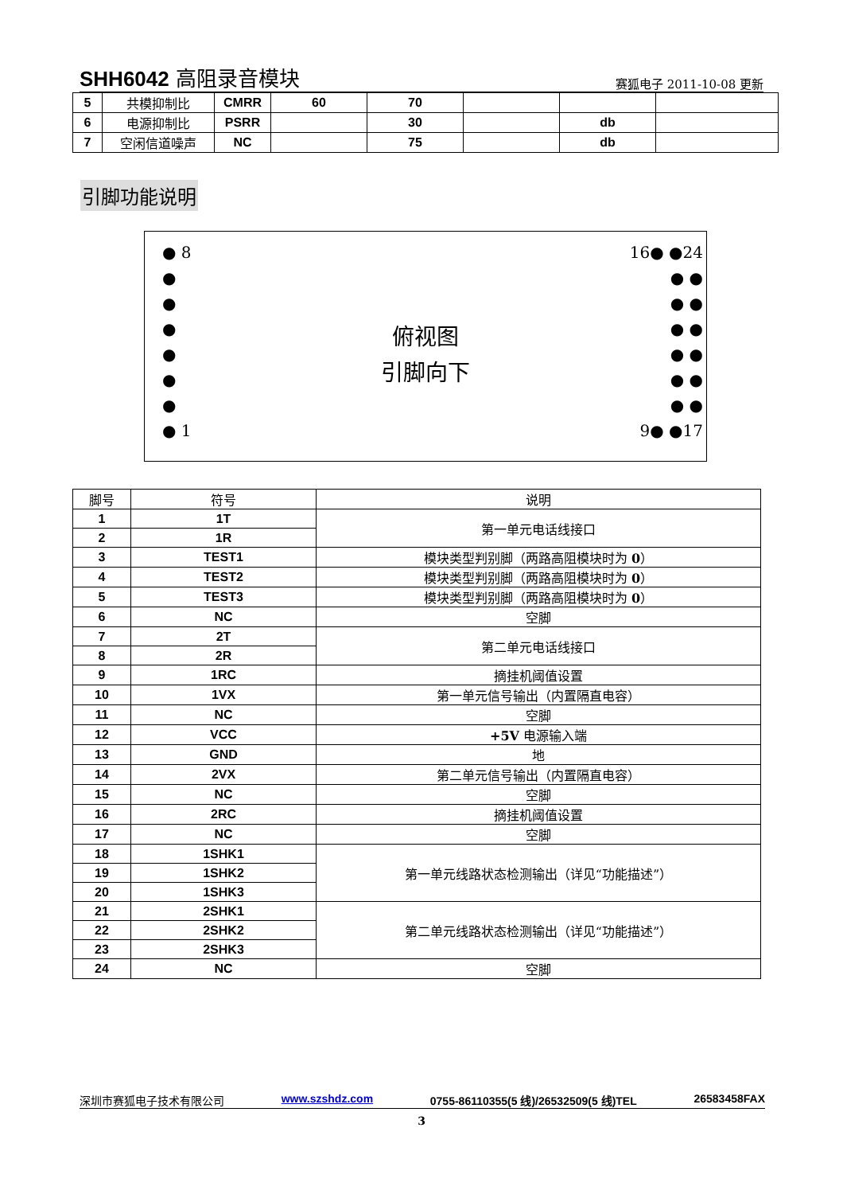SHH6042 高阻录音模块
赛狐电子 2011-10-08 更新
| 5 | 共模抑制比 | CMRR | 60 | 70 | | | |
| 6 | 电源抑制比 | PSRR | | 30 | | db | |
| 7 | 空闲信道噪声 | NC | | 75 | | db | |
引脚功能说明
● 8
●
●
●
●
●
●
● 1
俯视图
引脚向下
16● ●24
● ●
● ●
● ●
● ●
● ●
● ●
9● ●17
| 脚号 | 符号 | 说明 |
| --- | --- | --- |
| 1 | 1T | 第一单元电话线接口 |
| 2 | 1R | |
| 3 | TEST1 | 模块类型判别脚（两路高阻模块时为 0 ） |
| 4 | TEST2 | 模块类型判别脚（两路高阻模块时为 0 ） |
| 5 | TEST3 | 模块类型判别脚（两路高阻模块时为 0 ） |
| 6 | NC | 空脚 |
| 7 | 2T | 第二单元电话线接口 |
| 8 | 2R | |
| 9 | 1RC | 摘挂机阈值设置 |
| 10 | 1VX | 第一单元信号输出（内置隔直电容） |
| 11 | NC | 空脚 |
| 12 | VCC | +5V 电源输入端 |
| 13 | GND | 地 |
| 14 | 2VX | 第二单元信号输出（内置隔直电容） |
| 15 | NC | 空脚 |
| 16 | 2RC | 摘挂机阈值设置 |
| 17 | NC | 空脚 |
| 18 | 1SHK1 | 第一单元线路状态检测输出（详见“功能描述”） |
| 19 | 1SHK2 | |
| 20 | 1SHK3 | |
| 21 | 2SHK1 | 第二单元线路状态检测输出（详见“功能描述”） |
| 22 | 2SHK2 | |
| 23 | 2SHK3 | |
| 24 | NC | 空脚 |
深圳市赛狐电子技术有限公司 www.szshdz.com 0755-86110355(5 线)/26532509(5 线)TEL 26583458FAX
3